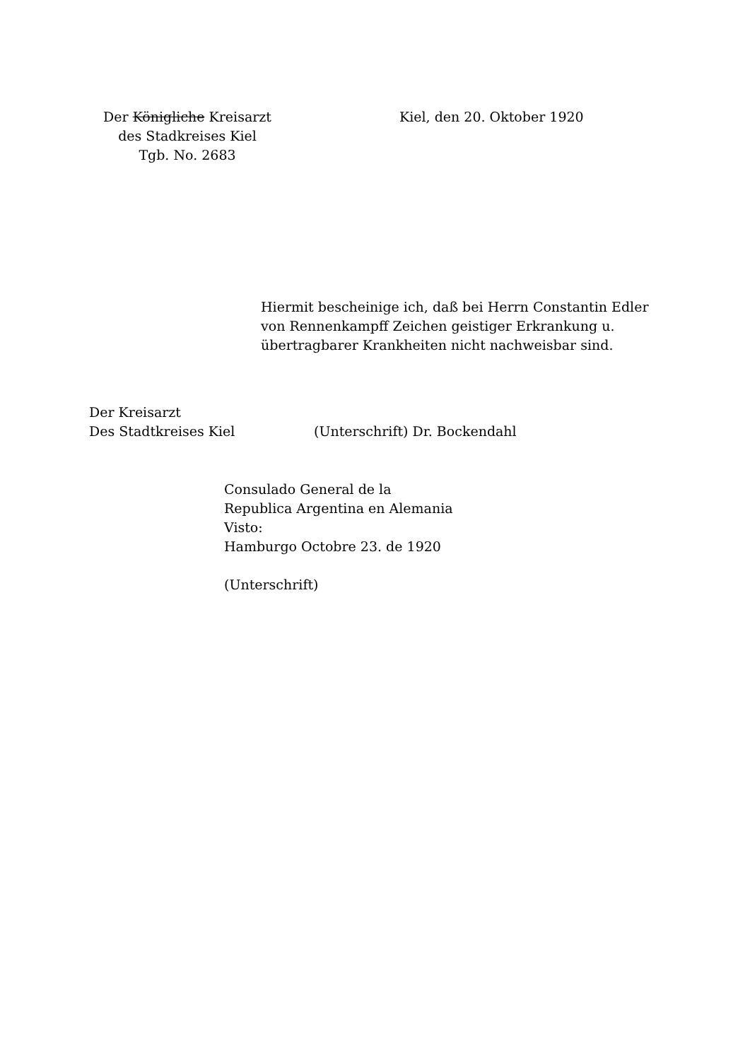Der Königliche Kreisarzt
des Stadkreises Kiel
Tgb. No. 2683
Kiel, den 20. Oktober 1920
Hiermit bescheinige ich, daß bei Herrn Constantin Edler
von Rennenkampff Zeichen geistiger Erkrankung u.
übertragbarer Krankheiten nicht nachweisbar sind.
Der Kreisarzt
Des Stadtkreises Kiel
(Unterschrift) Dr. Bockendahl
Consulado General de la
Republica Argentina en Alemania
Visto:
Hamburgo Octobre 23. de 1920
(Unterschrift)